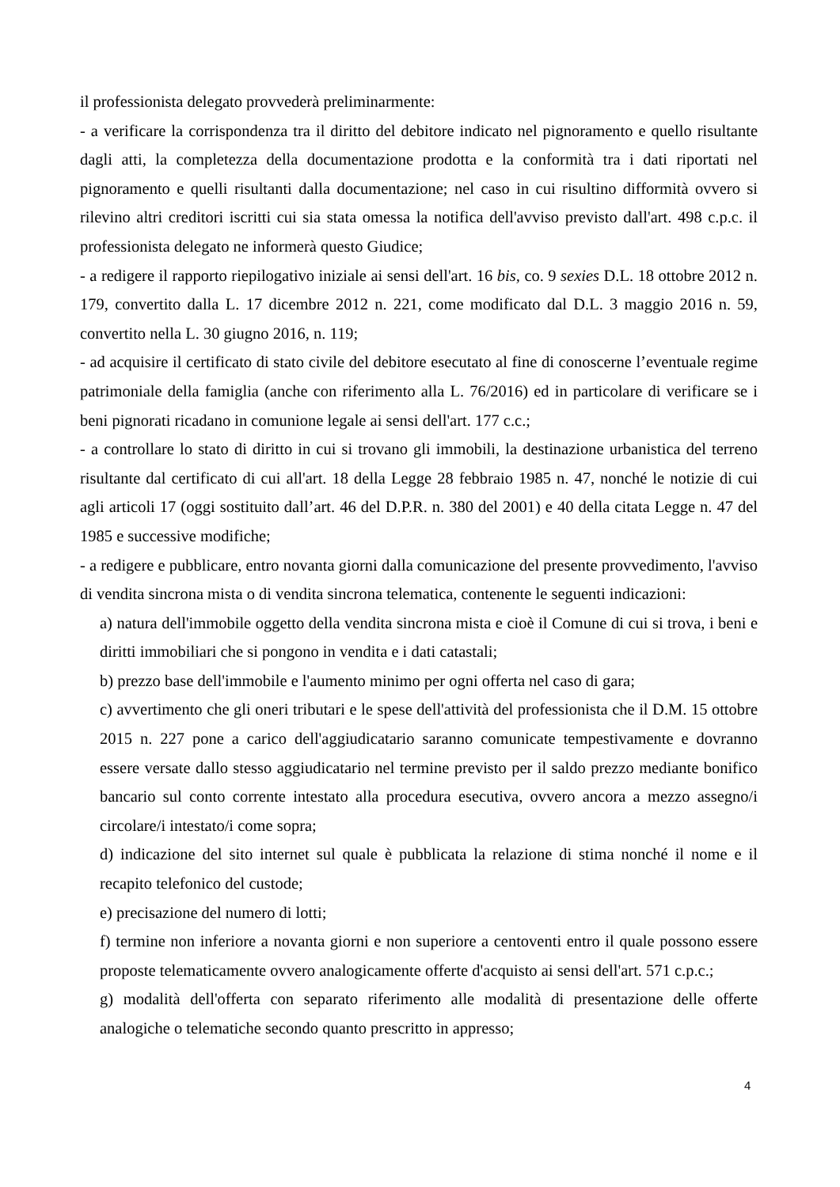il professionista delegato provvederà preliminarmente:
- a verificare la corrispondenza tra il diritto del debitore indicato nel pignoramento e quello risultante dagli atti, la completezza della documentazione prodotta e la conformità tra i dati riportati nel pignoramento e quelli risultanti dalla documentazione; nel caso in cui risultino difformità ovvero si rilevino altri creditori iscritti cui sia stata omessa la notifica dell'avviso previsto dall'art. 498 c.p.c. il professionista delegato ne informerà questo Giudice;
- a redigere il rapporto riepilogativo iniziale ai sensi dell'art. 16 bis, co. 9 sexies D.L. 18 ottobre 2012 n. 179, convertito dalla L. 17 dicembre 2012 n. 221, come modificato dal D.L. 3 maggio 2016 n. 59, convertito nella L. 30 giugno 2016, n. 119;
- ad acquisire il certificato di stato civile del debitore esecutato al fine di conoscerne l’eventuale regime patrimoniale della famiglia (anche con riferimento alla L. 76/2016) ed in particolare di verificare se i beni pignorati ricadano in comunione legale ai sensi dell'art. 177 c.c.;
- a controllare lo stato di diritto in cui si trovano gli immobili, la destinazione urbanistica del terreno risultante dal certificato di cui all'art. 18 della Legge 28 febbraio 1985 n. 47, nonché le notizie di cui agli articoli 17 (oggi sostituito dall’art. 46 del D.P.R. n. 380 del 2001) e 40 della citata Legge n. 47 del 1985 e successive modifiche;
- a redigere e pubblicare, entro novanta giorni dalla comunicazione del presente provvedimento, l'avviso di vendita sincrona mista o di vendita sincrona telematica, contenente le seguenti indicazioni:
a) natura dell'immobile oggetto della vendita sincrona mista e cioè il Comune di cui si trova, i beni e diritti immobiliari che si pongono in vendita e i dati catastali;
b) prezzo base dell'immobile e l'aumento minimo per ogni offerta nel caso di gara;
c) avvertimento che gli oneri tributari e le spese dell'attività del professionista che il D.M. 15 ottobre 2015 n. 227 pone a carico dell'aggiudicatario saranno comunicate tempestivamente e dovranno essere versate dallo stesso aggiudicatario nel termine previsto per il saldo prezzo mediante bonifico bancario sul conto corrente intestato alla procedura esecutiva, ovvero ancora a mezzo assegno/i circolare/i intestato/i come sopra;
d) indicazione del sito internet sul quale è pubblicata la relazione di stima nonché il nome e il recapito telefonico del custode;
e) precisazione del numero di lotti;
f) termine non inferiore a novanta giorni e non superiore a centoventi entro il quale possono essere proposte telematicamente ovvero analogicamente offerte d'acquisto ai sensi dell'art. 571 c.p.c.;
g) modalità dell'offerta con separato riferimento alle modalità di presentazione delle offerte analogiche o telematiche secondo quanto prescritto in appresso;
4